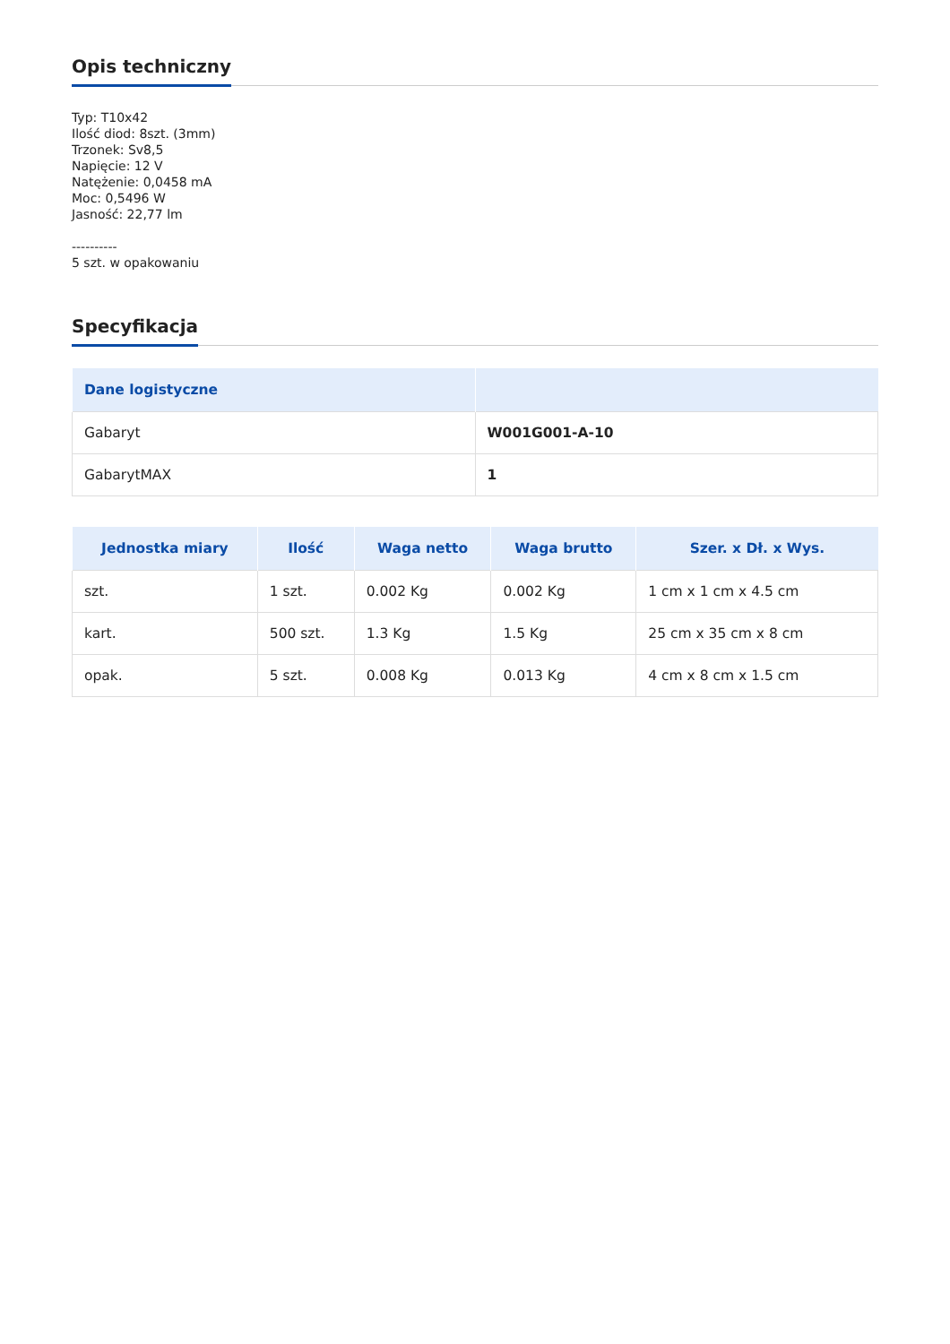Opis techniczny
Typ: T10x42
Ilość diod: 8szt. (3mm)
Trzonek: Sv8,5
Napięcie: 12 V
Natężenie: 0,0458 mA
Moc: 0,5496 W
Jasność: 22,77 lm
----------
5 szt. w opakowaniu
Specyfikacja
| Dane logistyczne | |
| --- | --- |
| Gabaryt | W001G001-A-10 |
| GabarytMAX | 1 |
| Jednostka miary | Ilość | Waga netto | Waga brutto | Szer. x Dł. x Wys. |
| --- | --- | --- | --- | --- |
| szt. | 1 szt. | 0.002 Kg | 0.002 Kg | 1 cm x 1 cm x 4.5 cm |
| kart. | 500 szt. | 1.3 Kg | 1.5 Kg | 25 cm x 35 cm x 8 cm |
| opak. | 5 szt. | 0.008 Kg | 0.013 Kg | 4 cm x 8 cm x 1.5 cm |